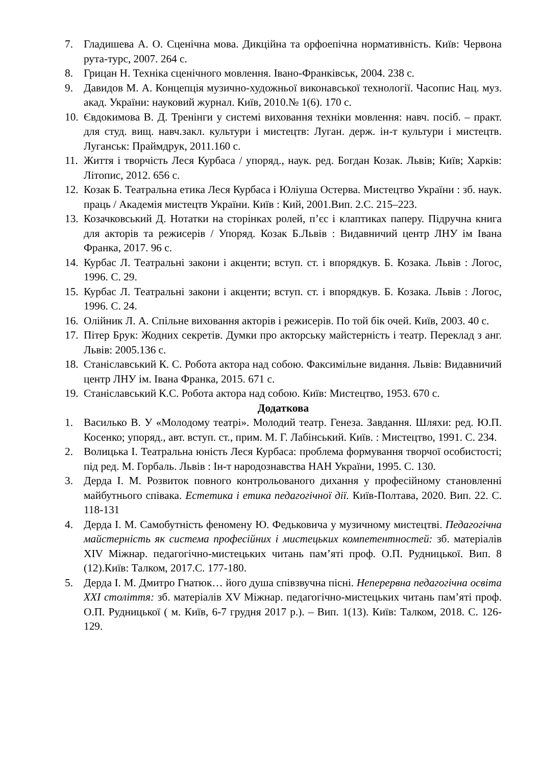7. Гладишева А. О. Сценічна мова. Дикційна та орфоепічна нормативність. Київ: Червона рута-турс, 2007. 264 с.
8. Грицан Н. Техніка сценічного мовлення. Івано-Франківськ, 2004. 238 с.
9. Давидов М. А. Концепція музично-художньої виконавської технології. Часопис Нац. муз. акад. України: науковий журнал. Київ, 2010.№ 1(6). 170 с.
10. Євдокимова В. Д. Тренінги у системі виховання техніки мовлення: навч. посіб. – практ. для студ. вищ. навч.закл. культури і мистецтв: Луган. держ. ін-т культури і мистецтв. Луганськ: Праймдрук, 2011.160 с.
11. Життя і творчість Леся Курбаса / упоряд., наук. ред. Богдан Козак. Львів; Київ; Харків: Літопис, 2012. 656 с.
12. Козак Б. Театральна етика Леся Курбаса і Юліуша Остерва. Мистецтво України : зб. наук. праць / Академія мистецтв України. Київ : Кий, 2001.Вип. 2.С. 215–223.
13. Козачковський Д. Нотатки на сторінках ролей, п’єс і клаптиках паперу. Підручна книга для акторів та режисерів / Упоряд. Козак Б.Львів : Видавничий центр ЛНУ ім Івана Франка, 2017. 96 с.
14. Курбас Л. Театральні закони і акценти; вступ. ст. і впорядкув. Б. Козака. Львів : Логос, 1996. С. 29.
15. Курбас Л. Театральні закони і акценти; вступ. ст. і впорядкув. Б. Козака. Львів : Логос, 1996. С. 24.
16. Олійник Л. А. Спільне виховання акторів і режисерів. По той бік очей. Київ, 2003. 40 с.
17. Пітер Брук: Жодних секретів. Думки про акторську майстерність і театр. Переклад з анг. Львів: 2005.136 с.
18. Станіславський К. С. Робота актора над собою. Факсимільне видання. Львів: Видавничий центр ЛНУ ім. Івана Франка, 2015. 671 с.
19. Станіславський К.С. Робота актора над собою. Київ: Мистецтво, 1953. 670 с.
Додаткова
1. Василько В. У «Молодому театрі». Молодий театр. Генеза. Завдання. Шляхи: ред. Ю.П. Косенко; упоряд., авт. вступ. ст., прим. М. Г. Лабінський. Київ. : Мистецтво, 1991. С. 234.
2. Волицька І. Театральна юність Леся Курбаса: проблема формування творчої особистості; під ред. М. Горбаль. Львів : Ін-т народознавства НАН України, 1995. С. 130.
3. Дерда І. М. Розвиток повного контрольованого дихання у професійному становленні майбутнього співака. Естетика і етика педагогічної дії. Київ-Полтава, 2020. Вип. 22. С. 118-131
4. Дерда І. М. Самобутність феномену Ю. Федьковича у музичному мистецтві. Педагогічна майстерність як система професійних і мистецьких компетентностей: зб. матеріалів XIV Міжнар. педагогічно-мистецьких читань пам’яті проф. О.П. Рудницької. Вип. 8 (12).Київ: Талком, 2017.С. 177-180.
5. Дерда І. М. Дмитро Гнатюк… його душа співзвучна пісні. Неперервна педагогічна освіта XXI століття: зб. матеріалів XV Міжнар. педагогічно-мистецьких читань пам’яті проф. О.П. Рудницької ( м. Київ, 6-7 грудня 2017 р.). – Вип. 1(13). Київ: Талком, 2018. С. 126-129.